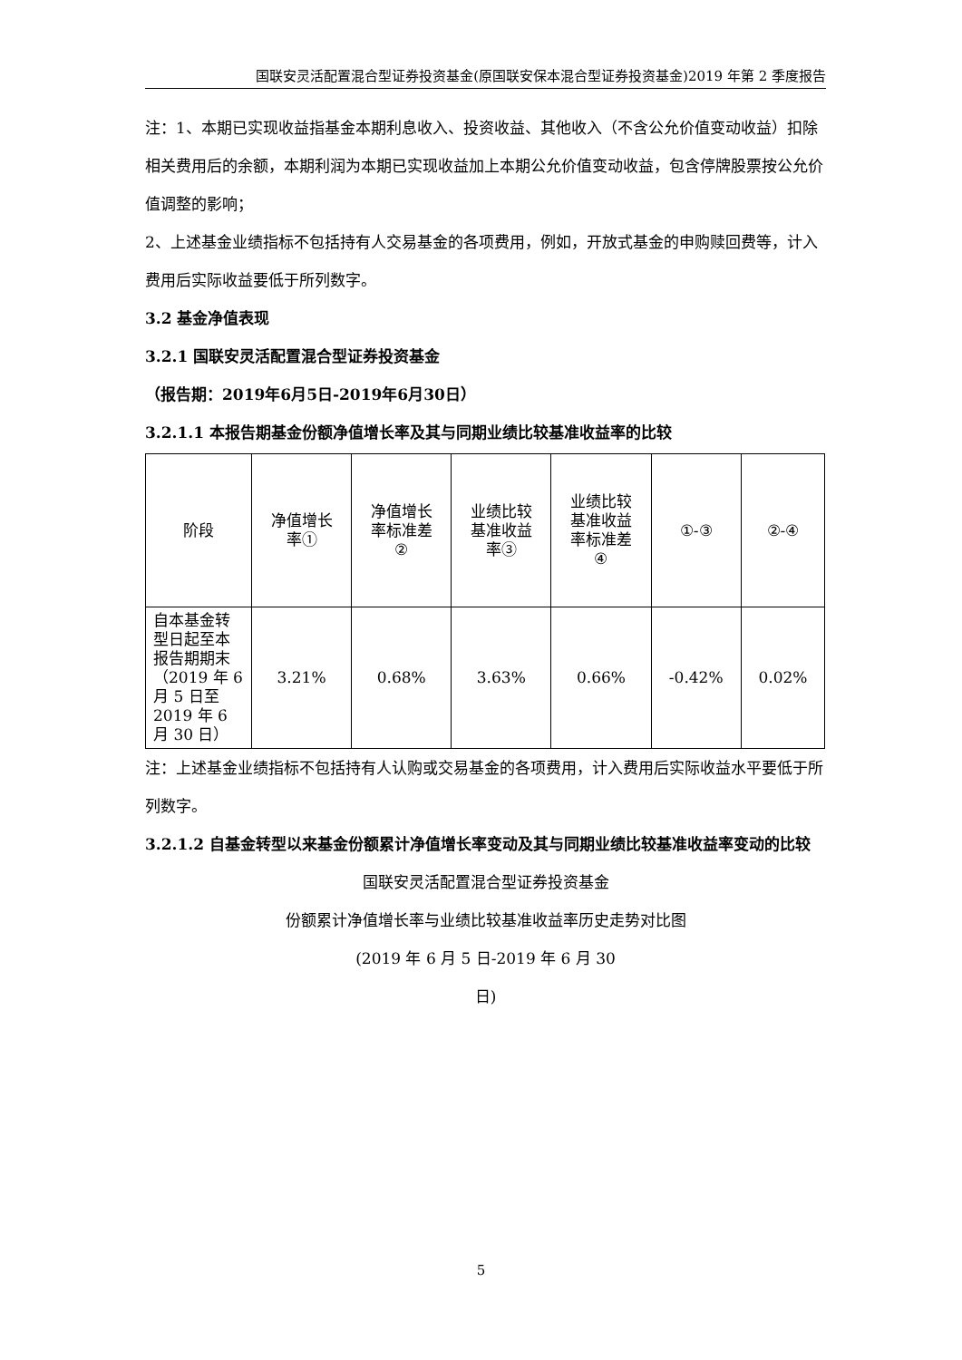国联安灵活配置混合型证券投资基金(原国联安保本混合型证券投资基金)2019 年第 2 季度报告
注：1、本期已实现收益指基金本期利息收入、投资收益、其他收入（不含公允价值变动收益）扣除相关费用后的余额，本期利润为本期已实现收益加上本期公允价值变动收益，包含停牌股票按公允价值调整的影响；
2、上述基金业绩指标不包括持有人交易基金的各项费用，例如，开放式基金的申购赎回费等，计入费用后实际收益要低于所列数字。
3.2 基金净值表现
3.2.1 国联安灵活配置混合型证券投资基金
（报告期：2019年6月5日-2019年6月30日）
3.2.1.1 本报告期基金份额净值增长率及其与同期业绩比较基准收益率的比较
| 阶段 | 净值增长 率① | 净值增长 率标准差 ② | 业绩比较 基准收益 率③ | 业绩比较 基准收益 率标准差 ④ | ①-③ | ②-④ |
| --- | --- | --- | --- | --- | --- | --- |
| 自本基金转型日起至本报告期期末（2019 年 6 月 5 日至 2019 年 6 月 30 日） | 3.21% | 0.68% | 3.63% | 0.66% | -0.42% | 0.02% |
注：上述基金业绩指标不包括持有人认购或交易基金的各项费用，计入费用后实际收益水平要低于所列数字。
3.2.1.2 自基金转型以来基金份额累计净值增长率变动及其与同期业绩比较基准收益率变动的比较
国联安灵活配置混合型证券投资基金
份额累计净值增长率与业绩比较基准收益率历史走势对比图
(2019 年 6 月 5 日-2019 年 6 月 30
日)
5